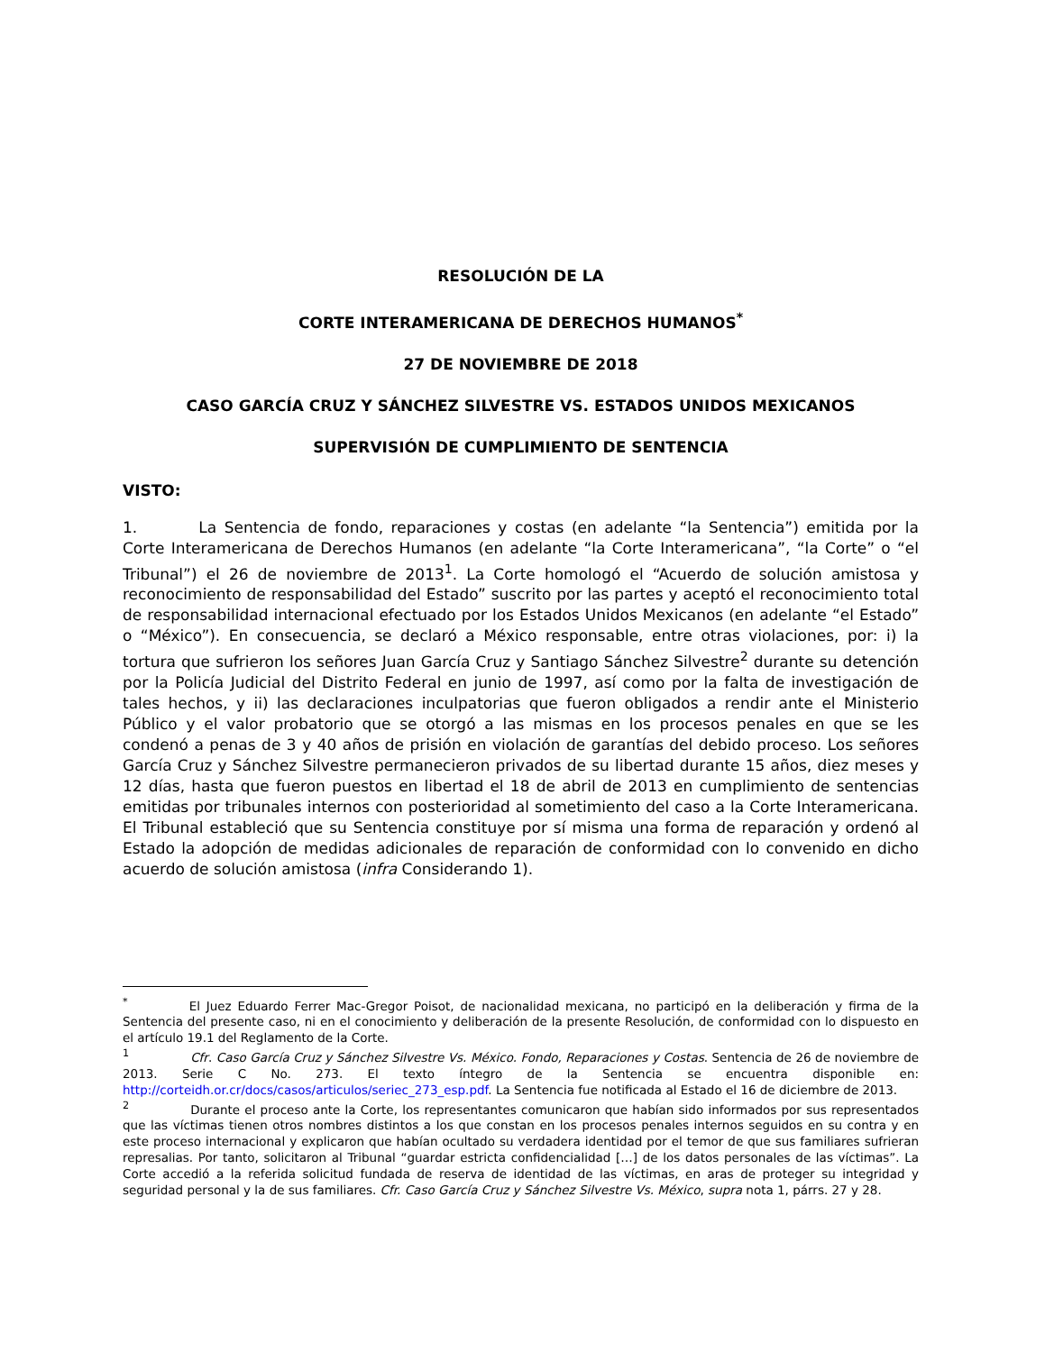RESOLUCIÓN DE LA
CORTE INTERAMERICANA DE DERECHOS HUMANOS<sup>*</sup>
27 DE NOVIEMBRE DE 2018
CASO GARCÍA CRUZ Y SÁNCHEZ SILVESTRE VS. ESTADOS UNIDOS MEXICANOS
SUPERVISIÓN DE CUMPLIMIENTO DE SENTENCIA
VISTO:
1. La Sentencia de fondo, reparaciones y costas (en adelante “la Sentencia”) emitida por la Corte Interamericana de Derechos Humanos (en adelante “la Corte Interamericana”, “la Corte” o “el Tribunal”) el 26 de noviembre de 2013<sup>1</sup>. La Corte homologó el “Acuerdo de solución amistosa y reconocimiento de responsabilidad del Estado” suscrito por las partes y aceptó el reconocimiento total de responsabilidad internacional efectuado por los Estados Unidos Mexicanos (en adelante “el Estado” o “México”). En consecuencia, se declaró a México responsable, entre otras violaciones, por: i) la tortura que sufrieron los señores Juan García Cruz y Santiago Sánchez Silvestre<sup>2</sup> durante su detención por la Policía Judicial del Distrito Federal en junio de 1997, así como por la falta de investigación de tales hechos, y ii) las declaraciones inculpatorias que fueron obligados a rendir ante el Ministerio Público y el valor probatorio que se otorgó a las mismas en los procesos penales en que se les condenó a penas de 3 y 40 años de prisión en violación de garantías del debido proceso. Los señores García Cruz y Sánchez Silvestre permanecieron privados de su libertad durante 15 años, diez meses y 12 días, hasta que fueron puestos en libertad el 18 de abril de 2013 en cumplimiento de sentencias emitidas por tribunales internos con posterioridad al sometimiento del caso a la Corte Interamericana. El Tribunal estableció que su Sentencia constituye por sí misma una forma de reparación y ordenó al Estado la adopción de medidas adicionales de reparación de conformidad con lo convenido en dicho acuerdo de solución amistosa (infra Considerando 1).
<sup>*</sup> El Juez Eduardo Ferrer Mac-Gregor Poisot, de nacionalidad mexicana, no participó en la deliberación y firma de la Sentencia del presente caso, ni en el conocimiento y deliberación de la presente Resolución, de conformidad con lo dispuesto en el artículo 19.1 del Reglamento de la Corte.
<sup>1</sup> Cfr. Caso García Cruz y Sánchez Silvestre Vs. México. Fondo, Reparaciones y Costas. Sentencia de 26 de noviembre de 2013. Serie C No. 273. El texto íntegro de la Sentencia se encuentra disponible en: http://corteidh.or.cr/docs/casos/articulos/seriec_273_esp.pdf. La Sentencia fue notificada al Estado el 16 de diciembre de 2013.
<sup>2</sup> Durante el proceso ante la Corte, los representantes comunicaron que habían sido informados por sus representados que las víctimas tienen otros nombres distintos a los que constan en los procesos penales internos seguidos en su contra y en este proceso internacional y explicaron que habían ocultado su verdadera identidad por el temor de que sus familiares sufrieran represalias. Por tanto, solicitaron al Tribunal “guardar estricta confidencialidad […] de los datos personales de las víctimas”. La Corte accedió a la referida solicitud fundada de reserva de identidad de las víctimas, en aras de proteger su integridad y seguridad personal y la de sus familiares. Cfr. Caso García Cruz y Sánchez Silvestre Vs. México, supra nota 1, párrs. 27 y 28.